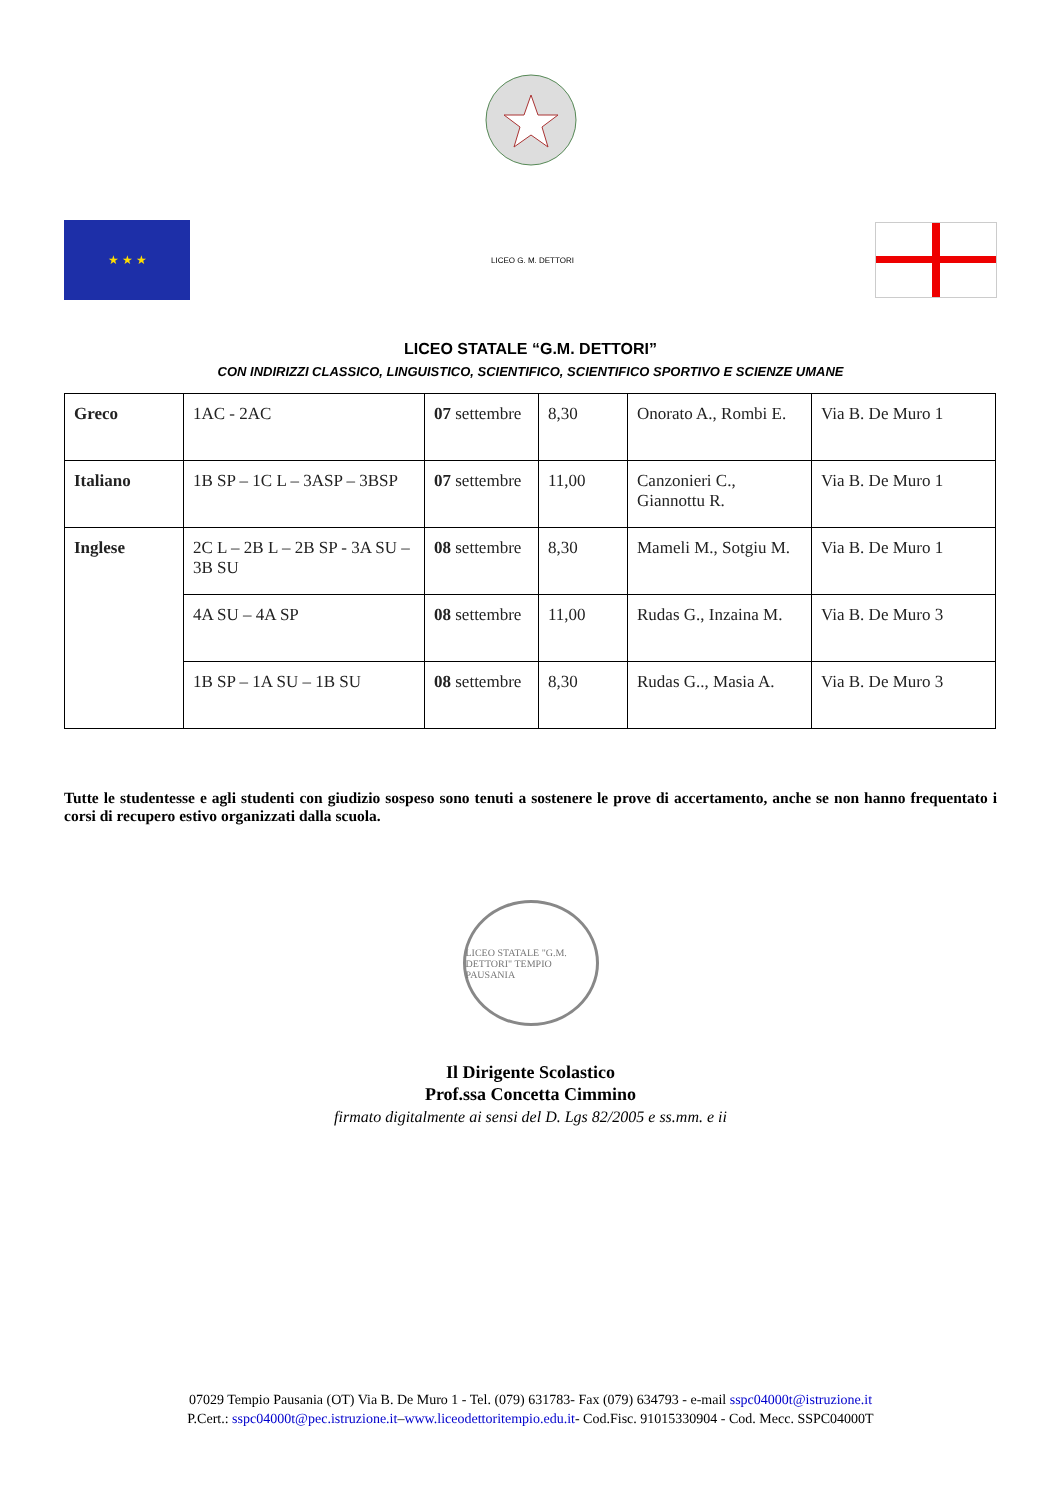★ ★ ★
LICEO G. M. DETTORI
LICEO STATALE “G.M. DETTORI”
CON INDIRIZZI CLASSICO, LINGUISTICO, SCIENTIFICO, SCIENTIFICO SPORTIVO E SCIENZE UMANE
| Greco | 1AC - 2AC | 07 settembre | 8,30 | Onorato A., Rombi E. | Via B. De Muro 1 |
| Italiano | 1B SP – 1C L – 3ASP – 3BSP | 07 settembre | 11,00 | Canzonieri C., Giannottu R. | Via B. De Muro 1 |
| Inglese | 2C L – 2B L – 2B SP - 3A SU – 3B SU | 08 settembre | 8,30 | Mameli M., Sotgiu M. | Via B. De Muro 1 |
| | 4A SU – 4A SP | 08 settembre | 11,00 | Rudas G., Inzaina M. | Via B. De Muro 3 |
| | 1B SP – 1A SU – 1B SU | 08 settembre | 8,30 | Rudas G.., Masia A. | Via B. De Muro 3 |
Tutte le studentesse e agli studenti con giudizio sospeso sono tenuti a sostenere le prove di accertamento, anche se non hanno frequentato i corsi di recupero estivo organizzati dalla scuola.
LICEO STATALE "G.M. DETTORI" TEMPIO PAUSANIA
Il Dirigente Scolastico
Prof.ssa Concetta Cimmino
firmato digitalmente ai sensi del D. Lgs 82/2005 e ss.mm. e ii
07029 Tempio Pausania (OT) Via B. De Muro 1 - Tel. (079) 631783- Fax (079) 634793 - e-mail sspc04000t@istruzione.it
P.Cert.: sspc04000t@pec.istruzione.it–www.liceodettoritempio.edu.it- Cod.Fisc. 91015330904 - Cod. Mecc. SSPC04000T